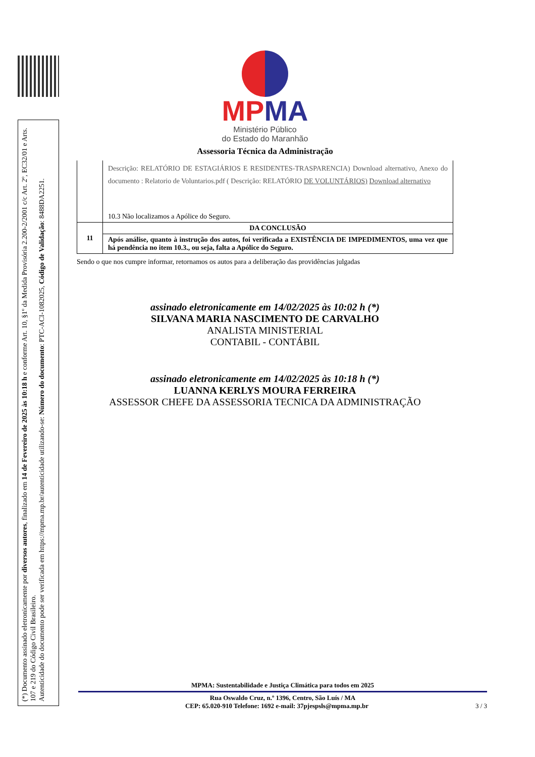(*) Documento assinado eletronicamente por diversos autores, finalizado em 14 de Fevereiro de 2025 às 10:18 h e conforme Art. 10, §1º da Medida Provisória 2.200-2/2001 c/c Art. 2º, EC32/01 e Arts. 107 e 219 do Código Civil Brasileiro.
Autenticidade do documento pode ser verificada em https://mpma.mp.br/autenticidade utilizando-se: Número do documento: PTC-ACI-1082025, Código de Validação: 8488DA2251.
MP MA
Ministério Público
do Estado do Maranhão
Assessoria Técnica da Administração
| | Descrição: RELATÓRIO DE ESTAGIÁRIOS E RESIDENTES-TRASPARENCIA) Download alternativo, Anexo do documento : Relatorio de Voluntarios.pdf ( Descrição: RELATÓRIO DE VOLUNTÁRIOS) Download alternativo 10.3 Não localizamos a Apólice do Seguro. |
| 11 | DA CONCLUSÃO |
| | Após análise, quanto à instrução dos autos, foi verificada a EXISTÊNCIA DE IMPEDIMENTOS, uma vez que há pendência no item 10.3., ou seja, falta a Apólice do Seguro. |
Sendo o que nos cumpre informar, retornamos os autos para a deliberação das providências julgadas
assinado eletronicamente em 14/02/2025 às 10:02 h (*)
SILVANA MARIA NASCIMENTO DE CARVALHO
ANALISTA MINISTERIAL
CONTABIL - CONTÁBIL
assinado eletronicamente em 14/02/2025 às 10:18 h (*)
LUANNA KERLYS MOURA FERREIRA
ASSESSOR CHEFE DA ASSESSORIA TECNICA DA ADMINISTRAÇÃO
MPMA: Sustentabilidade e Justiça Climática para todos em 2025
Rua Oswaldo Cruz, n.º 1396, Centro, São Luís / MA
CEP: 65.020-910 Telefone: 1692 e-mail: 37pjespsls@mpma.mp.br 3 / 3